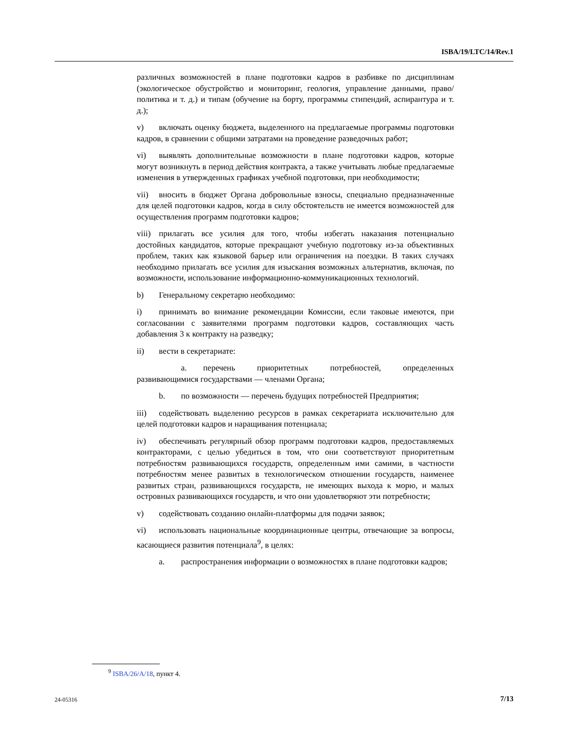ISBA/19/LTC/14/Rev.1
различных возможностей в плане подготовки кадров в разбивке по дисциплинам (экологическое обустройство и мониторинг, геология, управление данными, право/политика и т. д.) и типам (обучение на борту, программы стипендий, аспирантура и т. д.);
v) включать оценку бюджета, выделенного на предлагаемые программы подготовки кадров, в сравнении с общими затратами на проведение разведочных работ;
vi) выявлять дополнительные возможности в плане подготовки кадров, которые могут возникнуть в период действия контракта, а также учитывать любые предлагаемые изменения в утвержденных графиках учебной подготовки, при необходимости;
vii) вносить в бюджет Органа добровольные взносы, специально предназначенные для целей подготовки кадров, когда в силу обстоятельств не имеется возможностей для осуществления программ подготовки кадров;
viii) прилагать все усилия для того, чтобы избегать наказания потенциально достойных кандидатов, которые прекращают учебную подготовку из-за объективных проблем, таких как языковой барьер или ограничения на поездки. В таких случаях необходимо прилагать все усилия для изыскания возможных альтернатив, включая, по возможности, использование информационно-коммуникационных технологий.
b) Генеральному секретарю необходимо:
i) принимать во внимание рекомендации Комиссии, если таковые имеются, при согласовании с заявителями программ подготовки кадров, составляющих часть добавления 3 к контракту на разведку;
ii) вести в секретариате:
a. перечень приоритетных потребностей, определенных развивающимися государствами — членами Органа;
b. по возможности — перечень будущих потребностей Предприятия;
iii) содействовать выделению ресурсов в рамках секретариата исключительно для целей подготовки кадров и наращивания потенциала;
iv) обеспечивать регулярный обзор программ подготовки кадров, предоставляемых контракторами, с целью убедиться в том, что они соответствуют приоритетным потребностям развивающихся государств, определенным ими самими, в частности потребностям менее развитых в технологическом отношении государств, наименее развитых стран, развивающихся государств, не имеющих выхода к морю, и малых островных развивающихся государств, и что они удовлетворяют эти потребности;
v) содействовать созданию онлайн-платформы для подачи заявок;
vi) использовать национальные координационные центры, отвечающие за вопросы, касающиеся развития потенциала<sup>9</sup>, в целях:
a. распространения информации о возможностях в плане подготовки кадров;
<sup>9</sup> ISBA/26/A/18, пункт 4.
24-05316 7/13